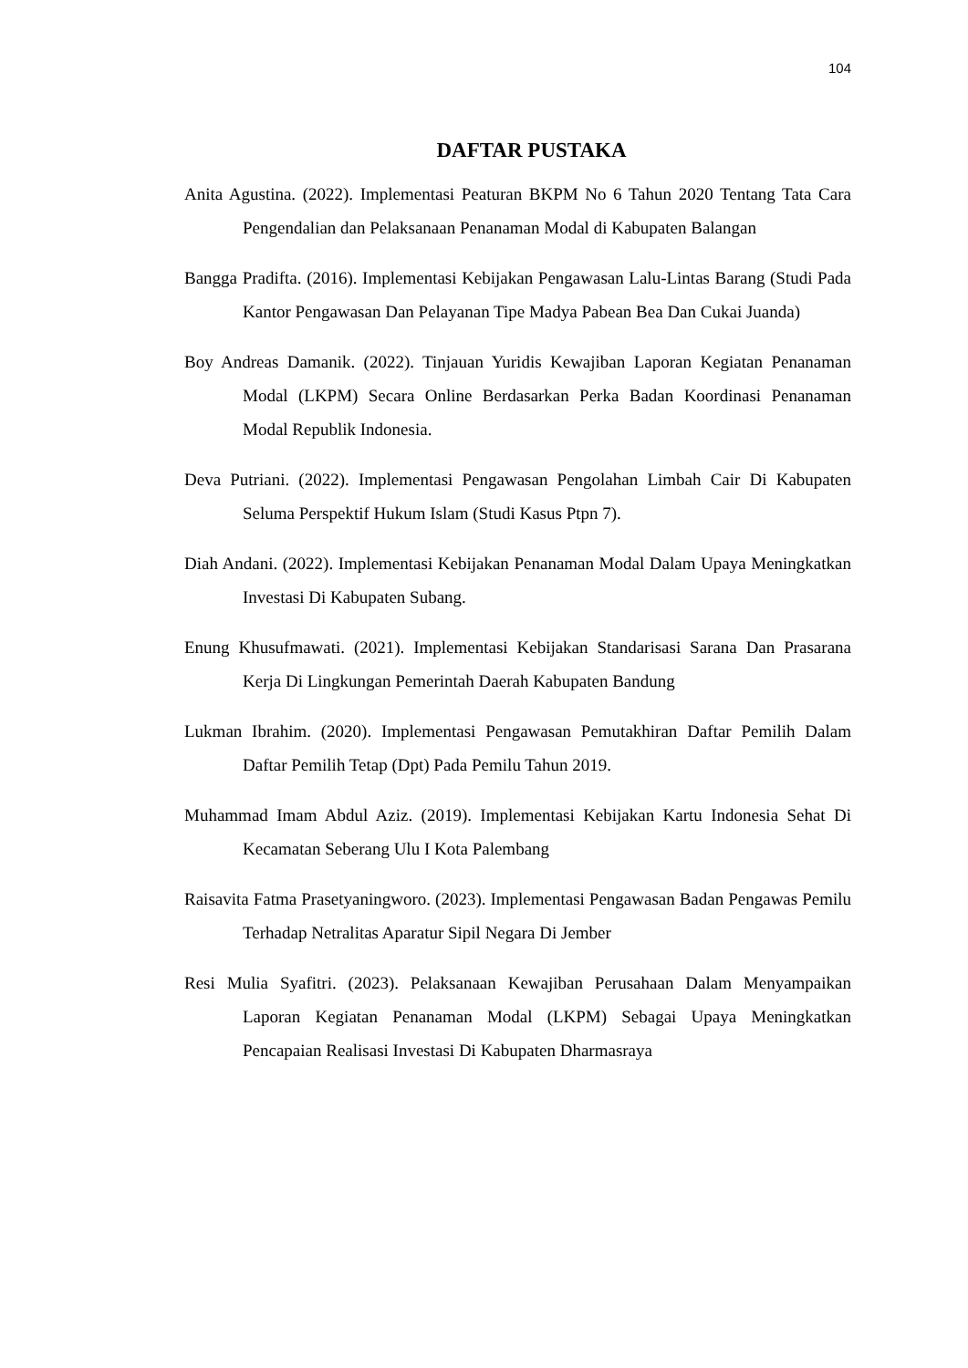104
DAFTAR PUSTAKA
Anita Agustina. (2022). Implementasi Peaturan BKPM No 6 Tahun 2020 Tentang Tata Cara Pengendalian dan Pelaksanaan Penanaman Modal di Kabupaten Balangan
Bangga Pradifta. (2016). Implementasi Kebijakan Pengawasan Lalu-Lintas Barang (Studi Pada Kantor Pengawasan Dan Pelayanan Tipe Madya Pabean Bea Dan Cukai Juanda)
Boy Andreas Damanik. (2022). Tinjauan Yuridis Kewajiban Laporan Kegiatan Penanaman Modal (LKPM) Secara Online Berdasarkan Perka Badan Koordinasi Penanaman Modal Republik Indonesia.
Deva Putriani. (2022). Implementasi Pengawasan Pengolahan Limbah Cair Di Kabupaten Seluma Perspektif Hukum Islam (Studi Kasus Ptpn 7).
Diah Andani. (2022). Implementasi Kebijakan Penanaman Modal Dalam Upaya Meningkatkan Investasi Di Kabupaten Subang.
Enung Khusufmawati. (2021). Implementasi Kebijakan Standarisasi Sarana Dan Prasarana Kerja Di Lingkungan Pemerintah Daerah Kabupaten Bandung
Lukman Ibrahim. (2020). Implementasi Pengawasan Pemutakhiran Daftar Pemilih Dalam Daftar Pemilih Tetap (Dpt) Pada Pemilu Tahun 2019.
Muhammad Imam Abdul Aziz. (2019). Implementasi Kebijakan Kartu Indonesia Sehat Di Kecamatan Seberang Ulu I Kota Palembang
Raisavita Fatma Prasetyaningworo. (2023). Implementasi Pengawasan Badan Pengawas Pemilu Terhadap Netralitas Aparatur Sipil Negara Di Jember
Resi Mulia Syafitri. (2023). Pelaksanaan Kewajiban Perusahaan Dalam Menyampaikan Laporan Kegiatan Penanaman Modal (LKPM) Sebagai Upaya Meningkatkan Pencapaian Realisasi Investasi Di Kabupaten Dharmasraya